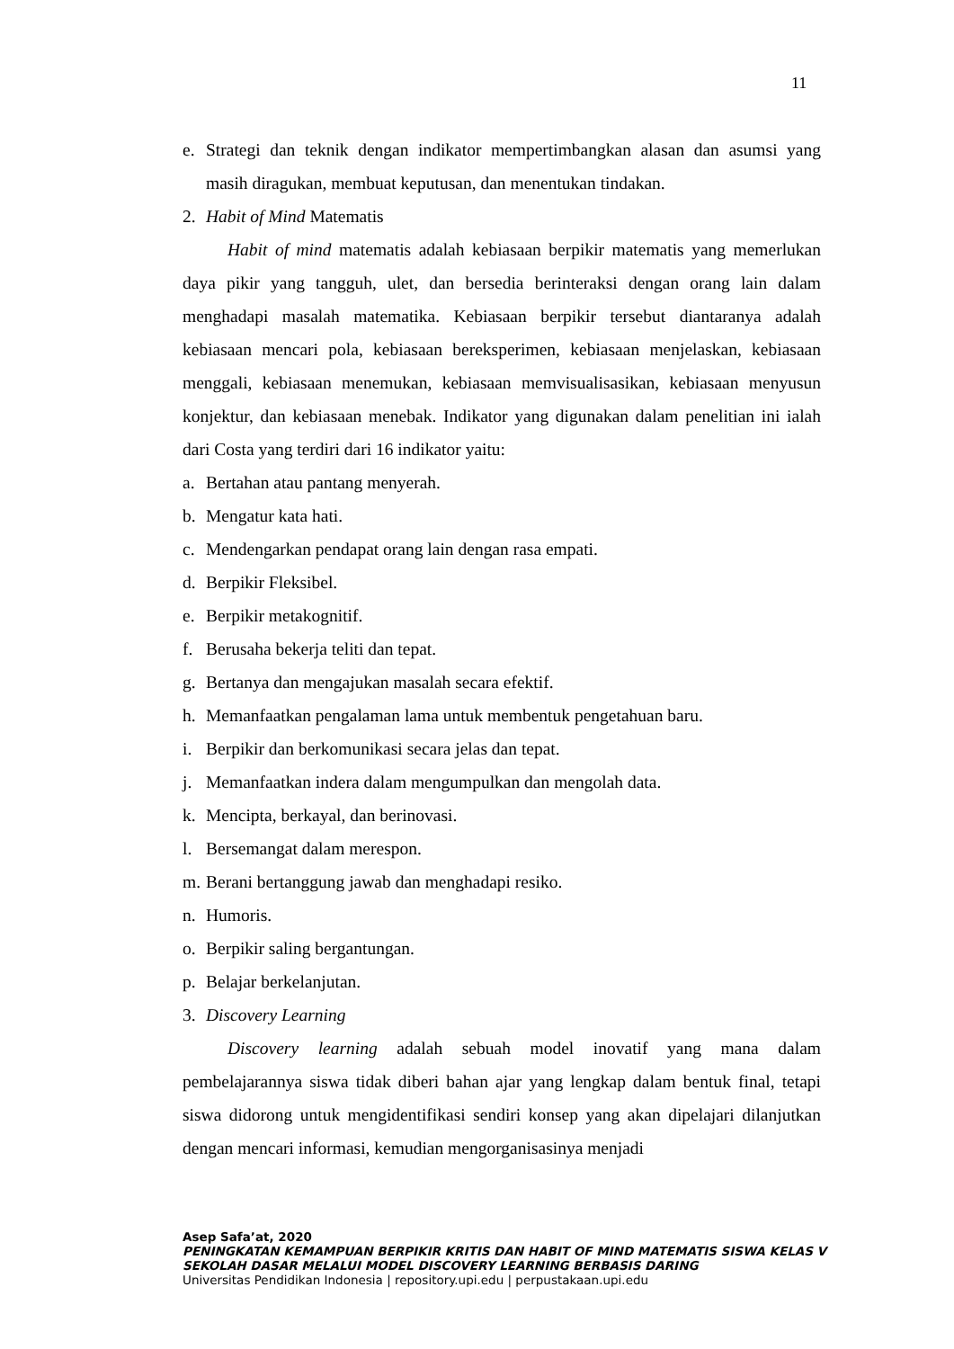11
e. Strategi dan teknik dengan indikator mempertimbangkan alasan dan asumsi yang masih diragukan, membuat keputusan, dan menentukan tindakan.
2. Habit of Mind Matematis
Habit of mind matematis adalah kebiasaan berpikir matematis yang memerlukan daya pikir yang tangguh, ulet, dan bersedia berinteraksi dengan orang lain dalam menghadapi masalah matematika. Kebiasaan berpikir tersebut diantaranya adalah kebiasaan mencari pola, kebiasaan bereksperimen, kebiasaan menjelaskan, kebiasaan menggali, kebiasaan menemukan, kebiasaan memvisualisasikan, kebiasaan menyusun konjektur, dan kebiasaan menebak. Indikator yang digunakan dalam penelitian ini ialah dari Costa yang terdiri dari 16 indikator yaitu:
a. Bertahan atau pantang menyerah.
b. Mengatur kata hati.
c. Mendengarkan pendapat orang lain dengan rasa empati.
d. Berpikir Fleksibel.
e. Berpikir metakognitif.
f. Berusaha bekerja teliti dan tepat.
g. Bertanya dan mengajukan masalah secara efektif.
h. Memanfaatkan pengalaman lama untuk membentuk pengetahuan baru.
i. Berpikir dan berkomunikasi secara jelas dan tepat.
j. Memanfaatkan indera dalam mengumpulkan dan mengolah data.
k. Mencipta, berkayal, dan berinovasi.
l. Bersemangat dalam merespon.
m. Berani bertanggung jawab dan menghadapi resiko.
n. Humoris.
o. Berpikir saling bergantungan.
p. Belajar berkelanjutan.
3. Discovery Learning
Discovery learning adalah sebuah model inovatif yang mana dalam pembelajarannya siswa tidak diberi bahan ajar yang lengkap dalam bentuk final, tetapi siswa didorong untuk mengidentifikasi sendiri konsep yang akan dipelajari dilanjutkan dengan mencari informasi, kemudian mengorganisasinya menjadi
Asep Safa’at, 2020
PENINGKATAN KEMAMPUAN BERPIKIR KRITIS DAN HABIT OF MIND MATEMATIS SISWA KELAS V
SEKOLAH DASAR MELALUI MODEL DISCOVERY LEARNING BERBASIS DARING
Universitas Pendidikan Indonesia | repository.upi.edu | perpustakaan.upi.edu